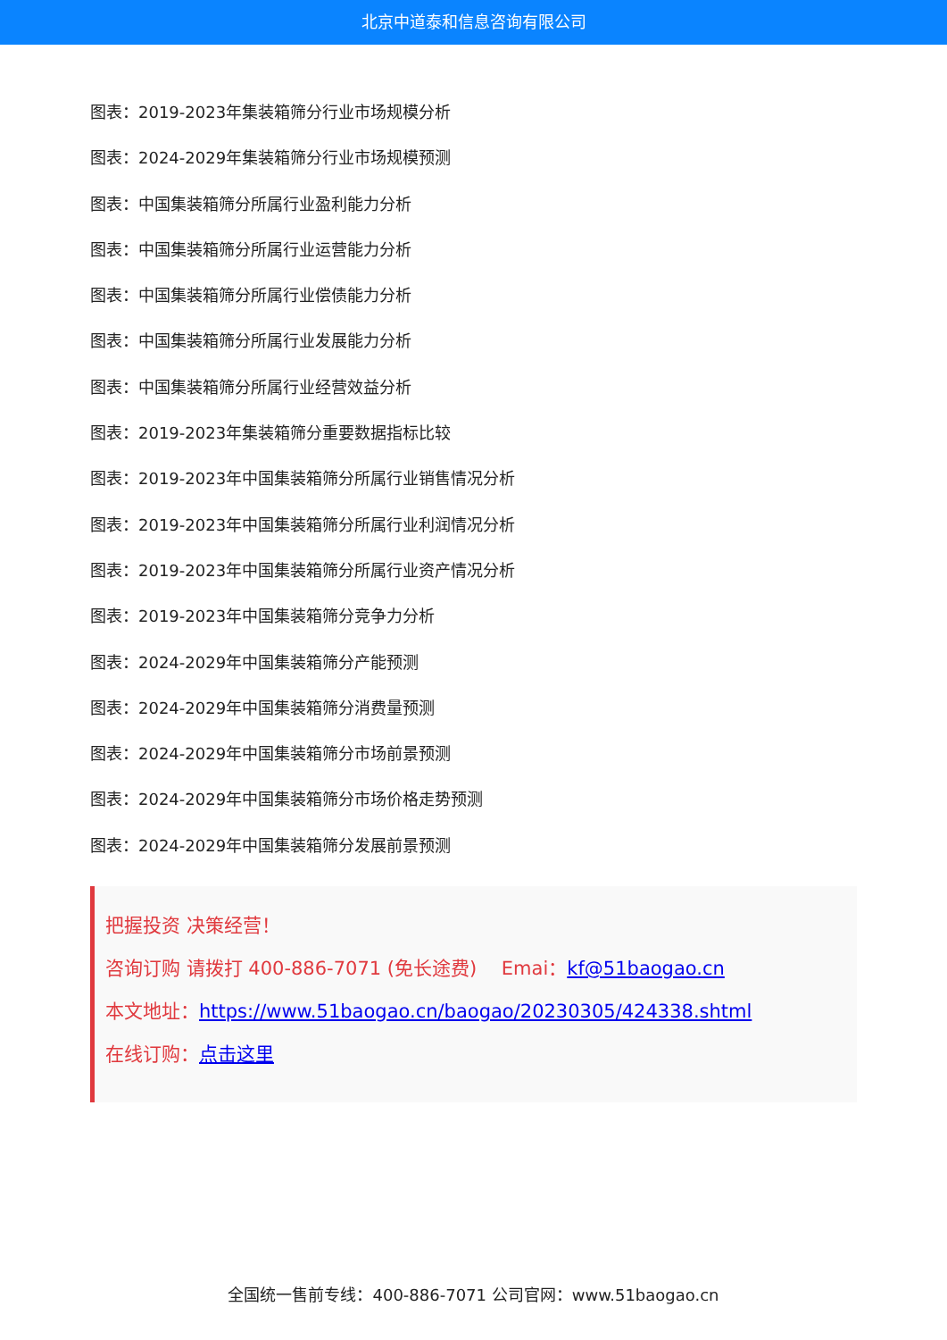北京中道泰和信息咨询有限公司
图表：2019-2023年集装箱筛分行业市场规模分析
图表：2024-2029年集装箱筛分行业市场规模预测
图表：中国集装箱筛分所属行业盈利能力分析
图表：中国集装箱筛分所属行业运营能力分析
图表：中国集装箱筛分所属行业偿债能力分析
图表：中国集装箱筛分所属行业发展能力分析
图表：中国集装箱筛分所属行业经营效益分析
图表：2019-2023年集装箱筛分重要数据指标比较
图表：2019-2023年中国集装箱筛分所属行业销售情况分析
图表：2019-2023年中国集装箱筛分所属行业利润情况分析
图表：2019-2023年中国集装箱筛分所属行业资产情况分析
图表：2019-2023年中国集装箱筛分竞争力分析
图表：2024-2029年中国集装箱筛分产能预测
图表：2024-2029年中国集装箱筛分消费量预测
图表：2024-2029年中国集装箱筛分市场前景预测
图表：2024-2029年中国集装箱筛分市场价格走势预测
图表：2024-2029年中国集装箱筛分发展前景预测
把握投资 决策经营！
咨询订购 请拨打 400-886-7071 (免长途费)　 Emai：kf@51baogao.cn
本文地址：https://www.51baogao.cn/baogao/20230305/424338.shtml
在线订购：点击这里
全国统一售前专线：400-886-7071 公司官网：www.51baogao.cn